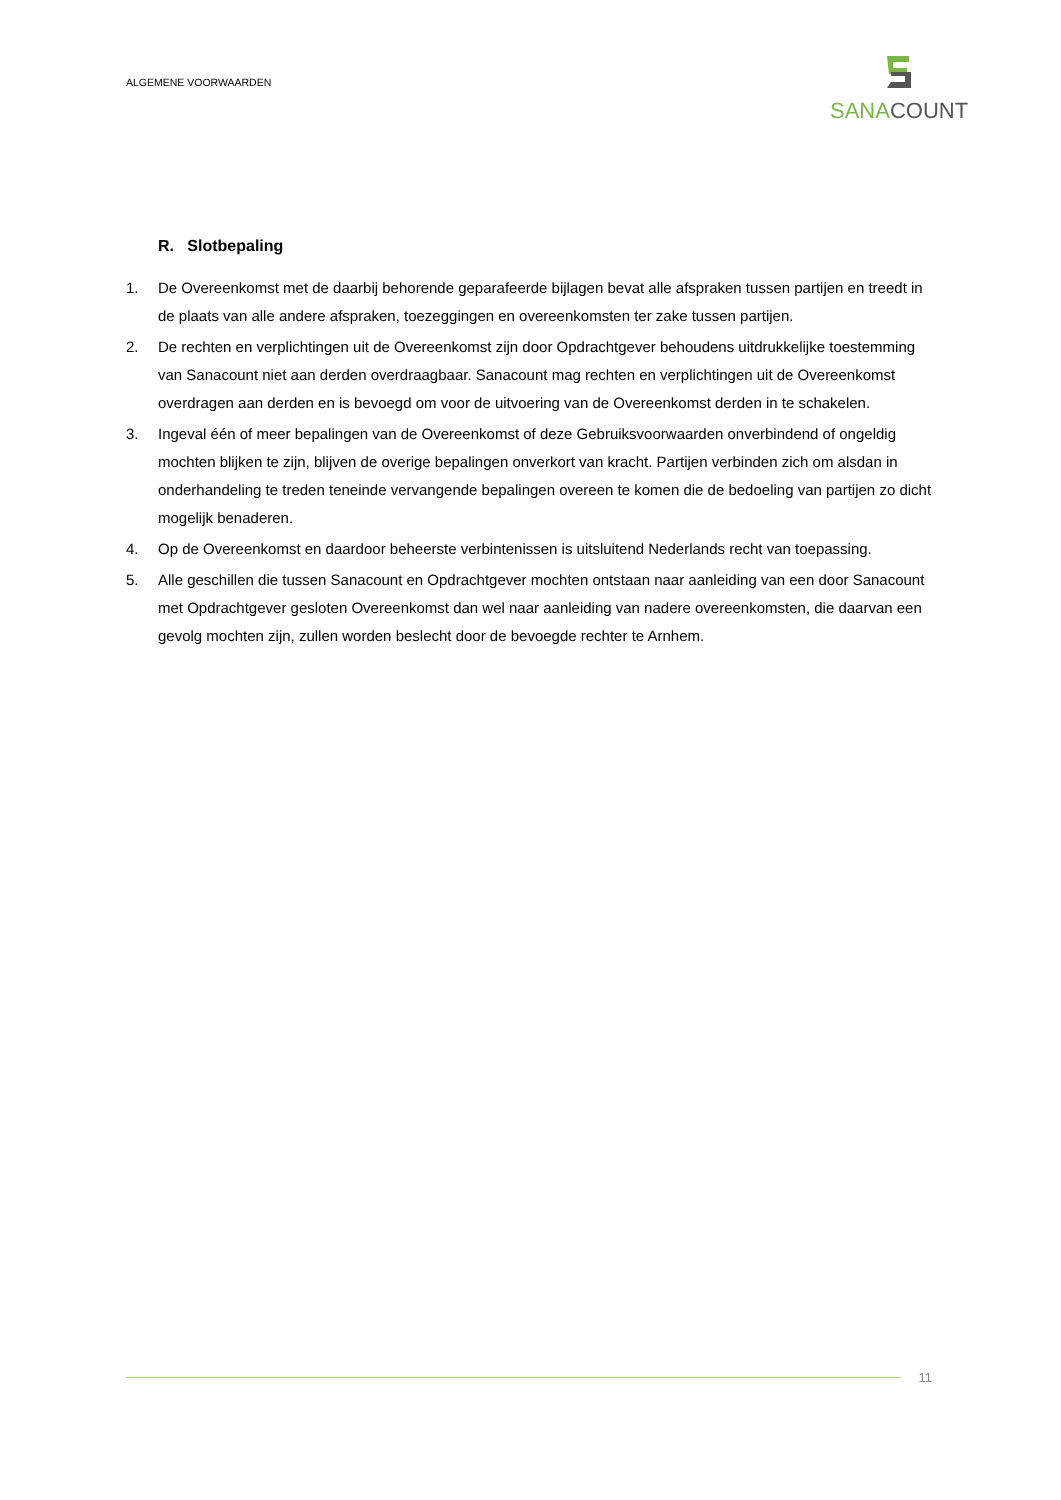ALGEMENE VOORWAARDEN
SANA COUNT
R. Slotbepaling
1. De Overeenkomst met de daarbij behorende geparafeerde bijlagen bevat alle afspraken tussen partijen en treedt in de plaats van alle andere afspraken, toezeggingen en overeenkomsten ter zake tussen partijen.
2. De rechten en verplichtingen uit de Overeenkomst zijn door Opdrachtgever behoudens uitdrukkelijke toestemming van Sanacount niet aan derden overdraagbaar. Sanacount mag rechten en verplichtingen uit de Overeenkomst overdragen aan derden en is bevoegd om voor de uitvoering van de Overeenkomst derden in te schakelen.
3. Ingeval één of meer bepalingen van de Overeenkomst of deze Gebruiksvoorwaarden onverbindend of ongeldig mochten blijken te zijn, blijven de overige bepalingen onverkort van kracht. Partijen verbinden zich om alsdan in onderhandeling te treden teneinde vervangende bepalingen overeen te komen die de bedoeling van partijen zo dicht mogelijk benaderen.
4. Op de Overeenkomst en daardoor beheerste verbintenissen is uitsluitend Nederlands recht van toepassing.
5. Alle geschillen die tussen Sanacount en Opdrachtgever mochten ontstaan naar aanleiding van een door Sanacount met Opdrachtgever gesloten Overeenkomst dan wel naar aanleiding van nadere overeenkomsten, die daarvan een gevolg mochten zijn, zullen worden beslecht door de bevoegde rechter te Arnhem.
11